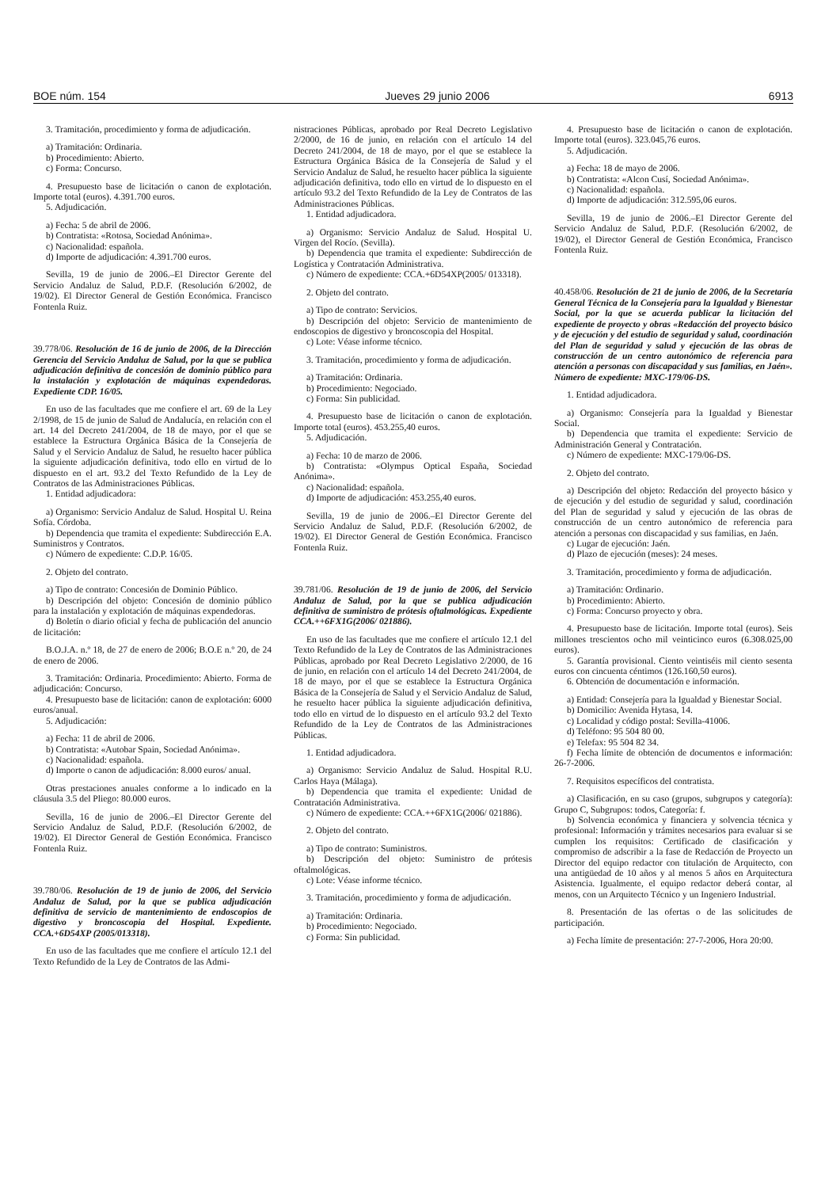BOE núm. 154 Jueves 29 junio 2006 6913
3. Tramitación, procedimiento y forma de adjudicación.
a) Tramitación: Ordinaria.
b) Procedimiento: Abierto.
c) Forma: Concurso.
4. Presupuesto base de licitación o canon de explotación. Importe total (euros). 4.391.700 euros.
5. Adjudicación.
a) Fecha: 5 de abril de 2006.
b) Contratista: «Rotosa, Sociedad Anónima».
c) Nacionalidad: española.
d) Importe de adjudicación: 4.391.700 euros.
Sevilla, 19 de junio de 2006.–El Director Gerente del Servicio Andaluz de Salud, P.D.F. (Resolución 6/2002, de 19/02). El Director General de Gestión Económica. Francisco Fontenla Ruiz.
39.778/06. Resolución de 16 de junio de 2006, de la Dirección Gerencia del Servicio Andaluz de Salud, por la que se publica adjudicación definitiva de concesión de dominio público para la instalación y explotación de máquinas expendedoras. Expediente CDP. 16/05.
En uso de las facultades que me confiere el art. 69 de la Ley 2/1998, de 15 de junio de Salud de Andalucía, en relación con el art. 14 del Decreto 241/2004, de 18 de mayo, por el que se establece la Estructura Orgánica Básica de la Consejería de Salud y el Servicio Andaluz de Salud, he resuelto hacer pública la siguiente adjudicación definitiva, todo ello en virtud de lo dispuesto en el art. 93.2 del Texto Refundido de la Ley de Contratos de las Administraciones Públicas.
1. Entidad adjudicadora:
a) Organismo: Servicio Andaluz de Salud. Hospital U. Reina Sofía. Córdoba.
b) Dependencia que tramita el expediente: Subdirección E.A. Suministros y Contratos.
c) Número de expediente: C.D.P. 16/05.
2. Objeto del contrato.
a) Tipo de contrato: Concesión de Dominio Público.
b) Descripción del objeto: Concesión de dominio público para la instalación y explotación de máquinas expendedoras.
d) Boletín o diario oficial y fecha de publicación del anuncio de licitación:
B.O.J.A. n.º 18, de 27 de enero de 2006; B.O.E n.º 20, de 24 de enero de 2006.
3. Tramitación: Ordinaria. Procedimiento: Abierto. Forma de adjudicación: Concurso.
4. Presupuesto base de licitación: canon de explotación: 6000 euros/anual.
5. Adjudicación:
a) Fecha: 11 de abril de 2006.
b) Contratista: «Autobar Spain, Sociedad Anónima».
c) Nacionalidad: española.
d) Importe o canon de adjudicación: 8.000 euros/ anual.
Otras prestaciones anuales conforme a lo indicado en la cláusula 3.5 del Pliego: 80.000 euros.
Sevilla, 16 de junio de 2006.–El Director Gerente del Servicio Andaluz de Salud, P.D.F. (Resolución 6/2002, de 19/02). El Director General de Gestión Económica. Francisco Fontenla Ruiz.
39.780/06. Resolución de 19 de junio de 2006, del Servicio Andaluz de Salud, por la que se publica adjudicación definitiva de servicio de mantenimiento de endoscopios de digestivo y broncoscopia del Hospital. Expediente. CCA.+6D54XP (2005/013318).
En uso de las facultades que me confiere el artículo 12.1 del Texto Refundido de la Ley de Contratos de las Admi-
nistraciones Públicas, aprobado por Real Decreto Legislativo 2/2000, de 16 de junio, en relación con el artículo 14 del Decreto 241/2004, de 18 de mayo, por el que se establece la Estructura Orgánica Básica de la Consejería de Salud y el Servicio Andaluz de Salud, he resuelto hacer pública la siguiente adjudicación definitiva, todo ello en virtud de lo dispuesto en el artículo 93.2 del Texto Refundido de la Ley de Contratos de las Administraciones Públicas.
1. Entidad adjudicadora.
a) Organismo: Servicio Andaluz de Salud. Hospital U. Virgen del Rocío. (Sevilla).
b) Dependencia que tramita el expediente: Subdirección de Logística y Contratación Administrativa.
c) Número de expediente: CCA.+6D54XP(2005/ 013318).
2. Objeto del contrato.
a) Tipo de contrato: Servicios.
b) Descripción del objeto: Servicio de mantenimiento de endoscopios de digestivo y broncoscopia del Hospital.
c) Lote: Véase informe técnico.
3. Tramitación, procedimiento y forma de adjudicación.
a) Tramitación: Ordinaria.
b) Procedimiento: Negociado.
c) Forma: Sin publicidad.
4. Presupuesto base de licitación o canon de explotación. Importe total (euros). 453.255,40 euros.
5. Adjudicación.
a) Fecha: 10 de marzo de 2006.
b) Contratista: «Olympus Optical España, Sociedad Anónima».
c) Nacionalidad: española.
d) Importe de adjudicación: 453.255,40 euros.
Sevilla, 19 de junio de 2006.–El Director Gerente del Servicio Andaluz de Salud, P.D.F. (Resolución 6/2002, de 19/02). El Director General de Gestión Económica. Francisco Fontenla Ruiz.
39.781/06. Resolución de 19 de junio de 2006, del Servicio Andaluz de Salud, por la que se publica adjudicación definitiva de suministro de prótesis oftalmológicas. Expediente CCA.++6FX1G(2006/ 021886).
En uso de las facultades que me confiere el artículo 12.1 del Texto Refundido de la Ley de Contratos de las Administraciones Públicas, aprobado por Real Decreto Legislativo 2/2000, de 16 de junio, en relación con el artículo 14 del Decreto 241/2004, de 18 de mayo, por el que se establece la Estructura Orgánica Básica de la Consejería de Salud y el Servicio Andaluz de Salud, he resuelto hacer pública la siguiente adjudicación definitiva, todo ello en virtud de lo dispuesto en el artículo 93.2 del Texto Refundido de la Ley de Contratos de las Administraciones Públicas.
1. Entidad adjudicadora.
a) Organismo: Servicio Andaluz de Salud. Hospital R.U. Carlos Haya (Málaga).
b) Dependencia que tramita el expediente: Unidad de Contratación Administrativa.
c) Número de expediente: CCA.++6FX1G(2006/ 021886).
2. Objeto del contrato.
a) Tipo de contrato: Suministros.
b) Descripción del objeto: Suministro de prótesis oftalmológicas.
c) Lote: Véase informe técnico.
3. Tramitación, procedimiento y forma de adjudicación.
a) Tramitación: Ordinaria.
b) Procedimiento: Negociado.
c) Forma: Sin publicidad.
4. Presupuesto base de licitación o canon de explotación. Importe total (euros). 323.045,76 euros.
5. Adjudicación.
a) Fecha: 18 de mayo de 2006.
b) Contratista: «Alcon Cusí, Sociedad Anónima».
c) Nacionalidad: española.
d) Importe de adjudicación: 312.595,06 euros.
Sevilla, 19 de junio de 2006.–El Director Gerente del Servicio Andaluz de Salud, P.D.F. (Resolución 6/2002, de 19/02), el Director General de Gestión Económica, Francisco Fontenla Ruiz.
40.458/06. Resolución de 21 de junio de 2006, de la Secretaría General Técnica de la Consejería para la Igualdad y Bienestar Social, por la que se acuerda publicar la licitación del expediente de proyecto y obras «Redacción del proyecto básico y de ejecución y del estudio de seguridad y salud, coordinación del Plan de seguridad y salud y ejecución de las obras de construcción de un centro autonómico de referencia para atención a personas con discapacidad y sus familias, en Jaén». Número de expediente: MXC-179/06-DS.
1. Entidad adjudicadora.
a) Organismo: Consejería para la Igualdad y Bienestar Social.
b) Dependencia que tramita el expediente: Servicio de Administración General y Contratación.
c) Número de expediente: MXC-179/06-DS.
2. Objeto del contrato.
a) Descripción del objeto: Redacción del proyecto básico y de ejecución y del estudio de seguridad y salud, coordinación del Plan de seguridad y salud y ejecución de las obras de construcción de un centro autonómico de referencia para atención a personas con discapacidad y sus familias, en Jaén.
c) Lugar de ejecución: Jaén.
d) Plazo de ejecución (meses): 24 meses.
3. Tramitación, procedimiento y forma de adjudicación.
a) Tramitación: Ordinario.
b) Procedimiento: Abierto.
c) Forma: Concurso proyecto y obra.
4. Presupuesto base de licitación. Importe total (euros). Seis millones trescientos ocho mil veinticinco euros (6.308.025,00 euros).
5. Garantía provisional. Ciento veintiséis mil ciento sesenta euros con cincuenta céntimos (126.160,50 euros).
6. Obtención de documentación e información.
a) Entidad: Consejería para la Igualdad y Bienestar Social.
b) Domicilio: Avenida Hytasa, 14.
c) Localidad y código postal: Sevilla-41006.
d) Teléfono: 95 504 80 00.
e) Telefax: 95 504 82 34.
f) Fecha límite de obtención de documentos e información: 26-7-2006.
7. Requisitos específicos del contratista.
a) Clasificación, en su caso (grupos, subgrupos y categoría): Grupo C, Subgrupos: todos, Categoría: f.
b) Solvencia económica y financiera y solvencia técnica y profesional: Información y trámites necesarios para evaluar si se cumplen los requisitos: Certificado de clasificación y compromiso de adscribir a la fase de Redacción de Proyecto un Director del equipo redactor con titulación de Arquitecto, con una antigüedad de 10 años y al menos 5 años en Arquitectura Asistencia. Igualmente, el equipo redactor deberá contar, al menos, con un Arquitecto Técnico y un Ingeniero Industrial.
8. Presentación de las ofertas o de las solicitudes de participación.
a) Fecha límite de presentación: 27-7-2006, Hora 20:00.